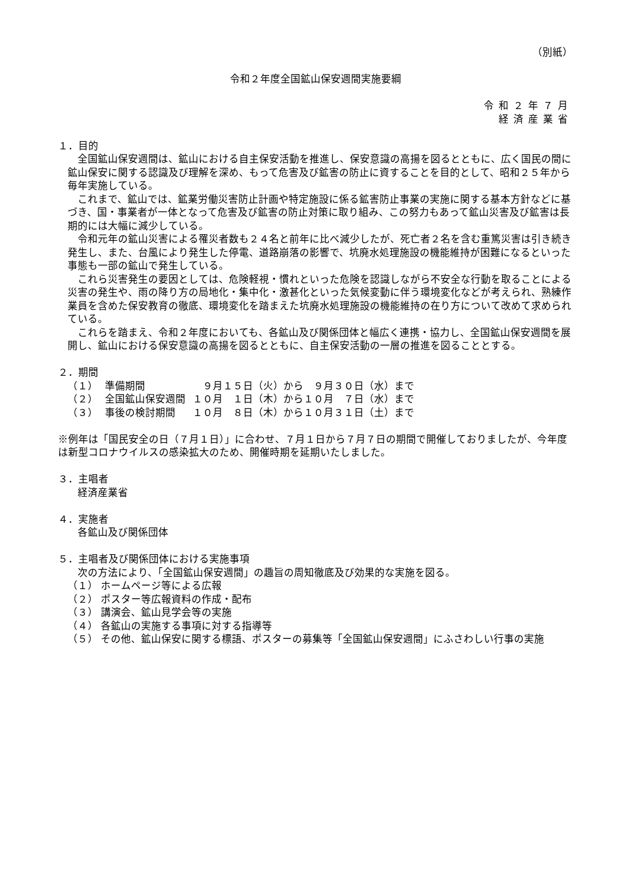（別紙）
令和２年度全国鉱山保安週間実施要綱
令和２年７月
経済産業省
１．目的
全国鉱山保安週間は、鉱山における自主保安活動を推進し、保安意識の高揚を図るとともに、広く国民の間に鉱山保安に関する認識及び理解を深め、もって危害及び鉱害の防止に資することを目的として、昭和２５年から毎年実施している。
これまで、鉱山では、鉱業労働災害防止計画や特定施設に係る鉱害防止事業の実施に関する基本方針などに基づき、国・事業者が一体となって危害及び鉱害の防止対策に取り組み、この努力もあって鉱山災害及び鉱害は長期的には大幅に減少している。
令和元年の鉱山災害による罹災者数も２４名と前年に比べ減少したが、死亡者２名を含む重篤災害は引き続き発生し、また、台風により発生した停電、道路崩落の影響で、坑廃水処理施設の機能維持が困難になるといった事態も一部の鉱山で発生している。
これら災害発生の要因としては、危険軽視・慣れといった危険を認識しながら不安全な行動を取ることによる災害の発生や、雨の降り方の局地化・集中化・激甚化といった気候変動に伴う環境変化などが考えられ、熟練作業員を含めた保安教育の徹底、環境変化を踏まえた坑廃水処理施設の機能維持の在り方について改めて求められている。
これらを踏まえ、令和２年度においても、各鉱山及び関係団体と幅広く連携・協力し、全国鉱山保安週間を展開し、鉱山における保安意識の高揚を図るとともに、自主保安活動の一層の推進を図ることとする。
２．期間
| （１） | 準備期間 | ９月１５日（火）から ９月３０日（水）まで |
| （２） | 全国鉱山保安週間 | １０月 １日（木）から１０月 ７日（水）まで |
| （３） | 事後の検討期間 | １０月 ８日（木）から１０月３１日（土）まで |
※例年は「国民安全の日（７月１日）」に合わせ、７月１日から７月７日の期間で開催しておりましたが、今年度は新型コロナウイルスの感染拡大のため、開催時期を延期いたしました。
３．主唱者
経済産業省
４．実施者
各鉱山及び関係団体
５．主唱者及び関係団体における実施事項
次の方法により、「全国鉱山保安週間」の趣旨の周知徹底及び効果的な実施を図る。
（１） ホームページ等による広報
（２） ポスター等広報資料の作成・配布
（３） 講演会、鉱山見学会等の実施
（４） 各鉱山の実施する事項に対する指導等
（５） その他、鉱山保安に関する標語、ポスターの募集等「全国鉱山保安週間」にふさわしい行事の実施